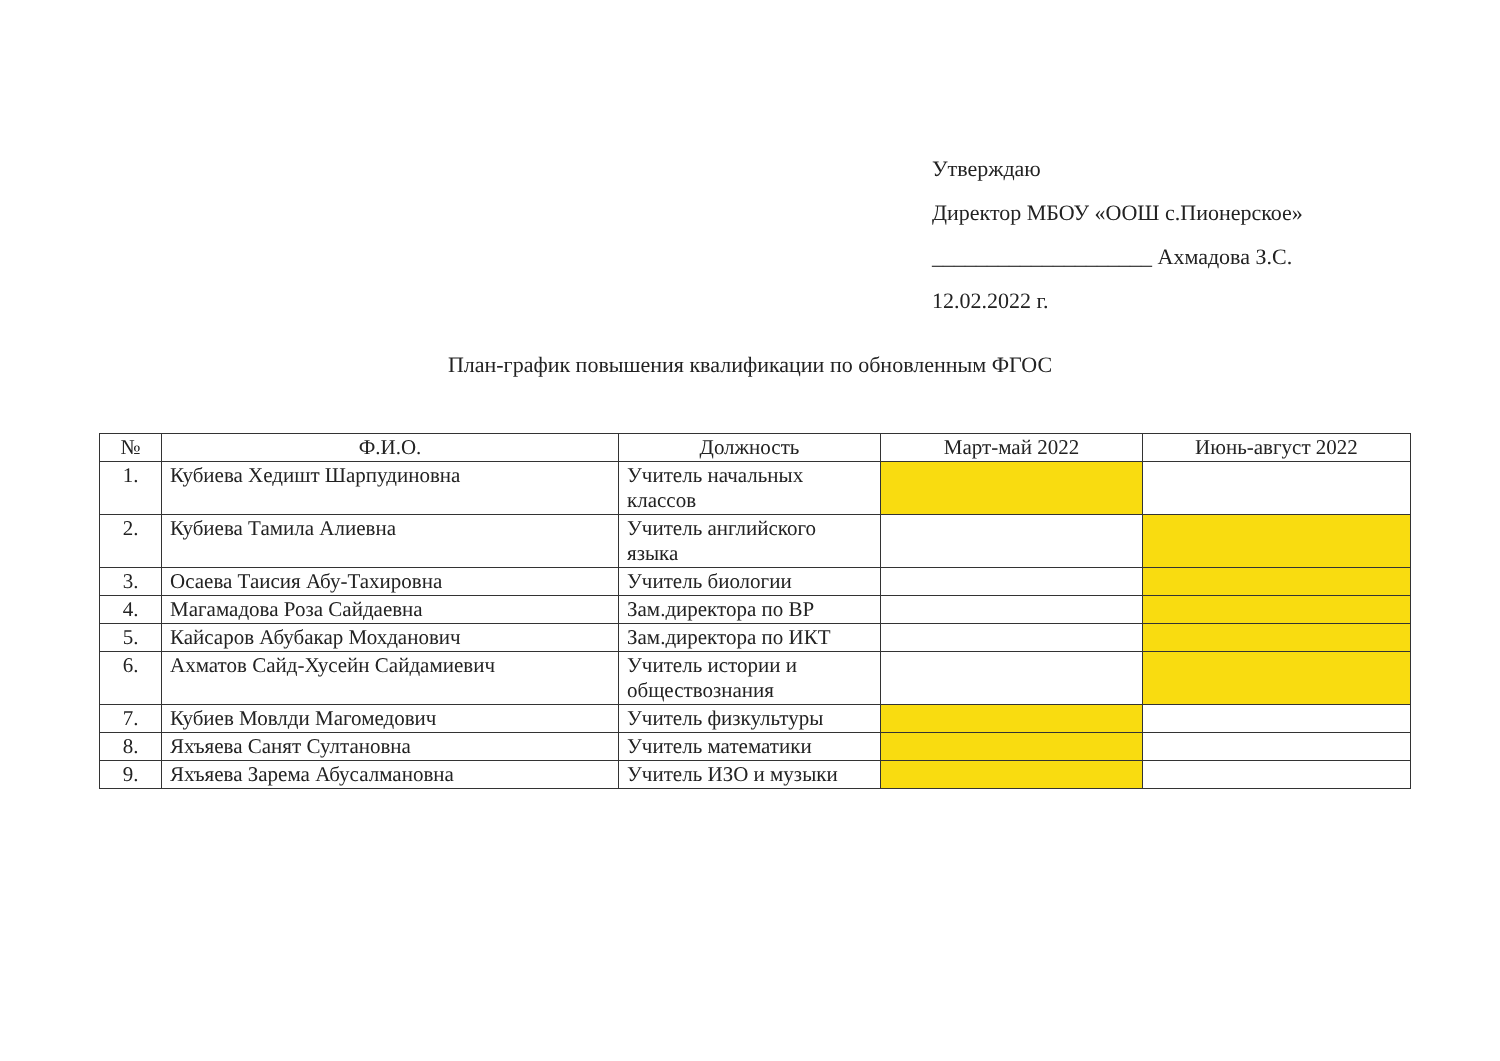Утверждаю
Директор МБОУ «ООШ с.Пионерское»
____________________ Ахмадова З.С.
12.02.2022 г.
План-график повышения квалификации по обновленным ФГОС
| № | Ф.И.О. | Должность | Март-май 2022 | Июнь-август 2022 |
| --- | --- | --- | --- | --- |
| 1. | Кубиева Хедишт Шарпудиновна | Учитель начальных классов | | |
| 2. | Кубиева Тамила Алиевна | Учитель английского языка | | |
| 3. | Осаева Таисия Абу-Тахировна | Учитель биологии | | |
| 4. | Магамадова Роза Сайдаевна | Зам.директора по ВР | | |
| 5. | Кайсаров Абубакар Мохданович | Зам.директора по ИКТ | | |
| 6. | Ахматов Сайд-Хусейн Сайдамиевич | Учитель истории и обществознания | | |
| 7. | Кубиев Мовлди Магомедович | Учитель физкультуры | | |
| 8. | Яхъяева Санят Султановна | Учитель математики | | |
| 9. | Яхъяева Зарема Абусалмановна | Учитель ИЗО и музыки | | |